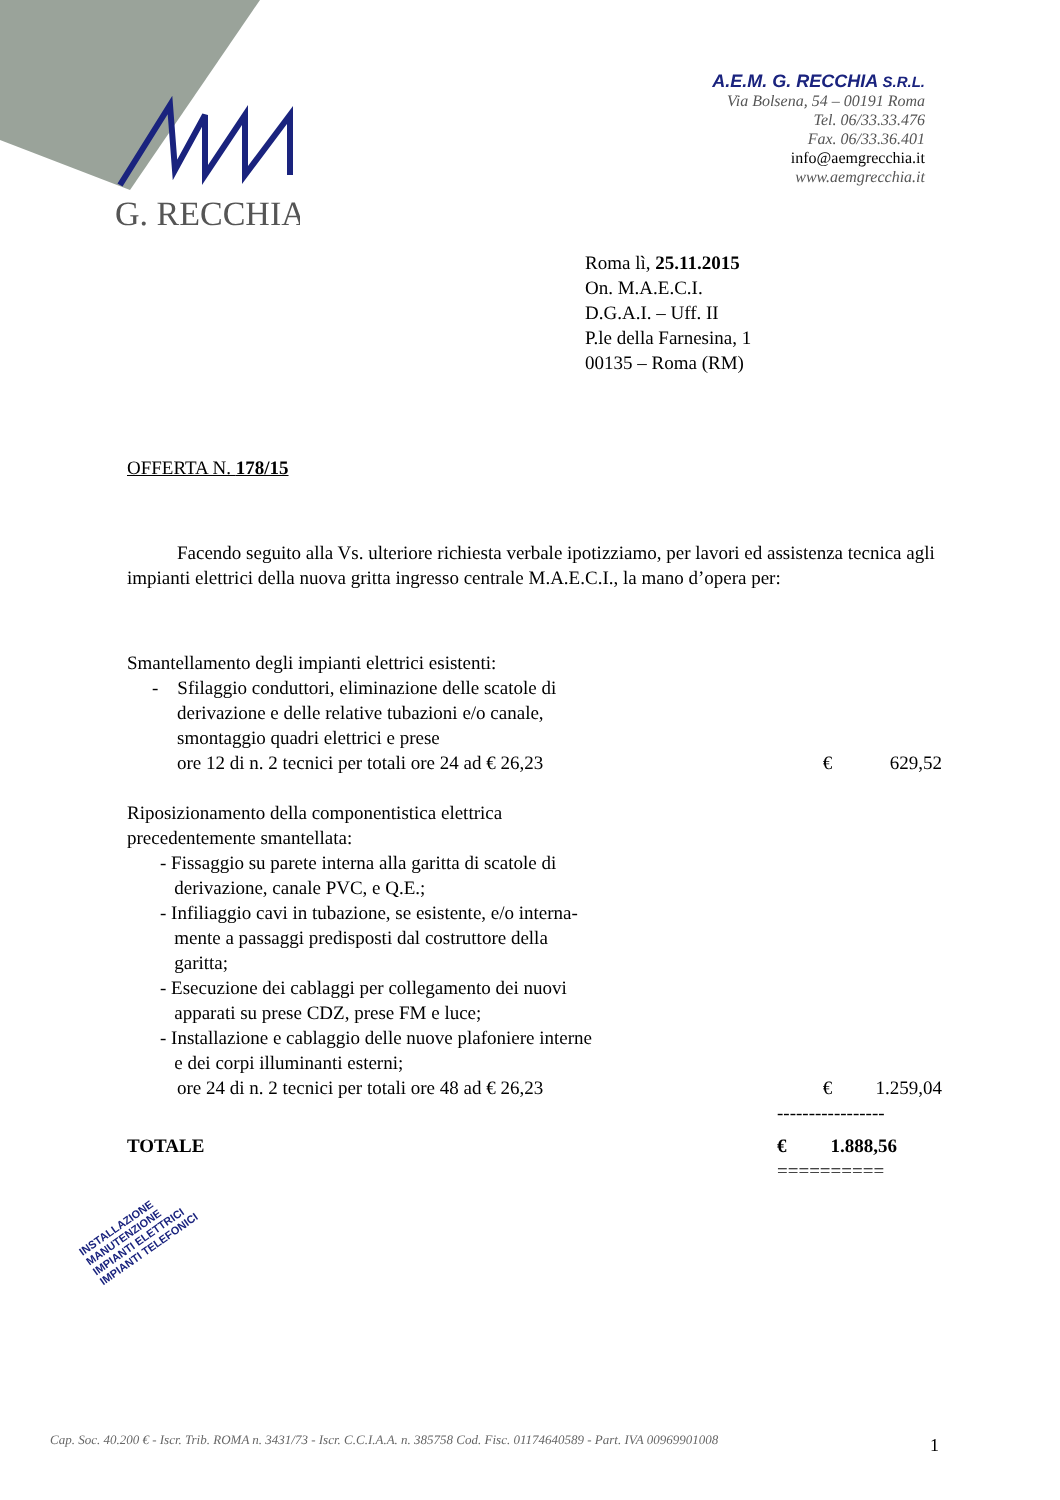G. RECCHIA
A.E.M. G. RECCHIA S.R.L.
Via Bolsena, 54 – 00191 Roma
Tel. 06/33.33.476
Fax. 06/33.36.401
info@aemgrecchia.it
www.aemgrecchia.it
Roma lì, 25.11.2015
On. M.A.E.C.I.
D.G.A.I. – Uff. II
P.le della Farnesina, 1
00135 – Roma (RM)
OFFERTA N. 178/15
Facendo seguito alla Vs. ulteriore richiesta verbale ipotizziamo, per lavori ed assistenza tecnica agli impianti elettrici della nuova gritta ingresso centrale M.A.E.C.I., la mano d’opera per:
Smantellamento degli impianti elettrici esistenti:
- Sfilaggio conduttori, eliminazione delle scatole di
derivazione e delle relative tubazioni e/o canale,
smontaggio quadri elettrici e prese
ore 12 di n. 2 tecnici per totali ore 24 ad € 26,23 € 629,52
Riposizionamento della componentistica elettrica
precedentemente smantellata:
- Fissaggio su parete interna alla garitta di scatole di
derivazione, canale PVC, e Q.E.;
- Infiliaggio cavi in tubazione, se esistente, e/o interna-
mente a passaggi predisposti dal costruttore della
garitta;
- Esecuzione dei cablaggi per collegamento dei nuovi
apparati su prese CDZ, prese FM e luce;
- Installazione e cablaggio delle nuove plafoniere interne
e dei corpi illuminanti esterni;
ore 24 di n. 2 tecnici per totali ore 48 ad € 26,23 € 1.259,04
-----------------
TOTALE € 1.888,56
==========
INSTALLAZIONE
MANUTENZIONE
IMPIANTI ELETTRICI
IMPIANTI TELEFONICI
Cap. Soc. 40.200 € - Iscr. Trib. ROMA n. 3431/73 - Iscr. C.C.I.A.A. n. 385758 Cod. Fisc. 01174640589 - Part. IVA 00969901008
1